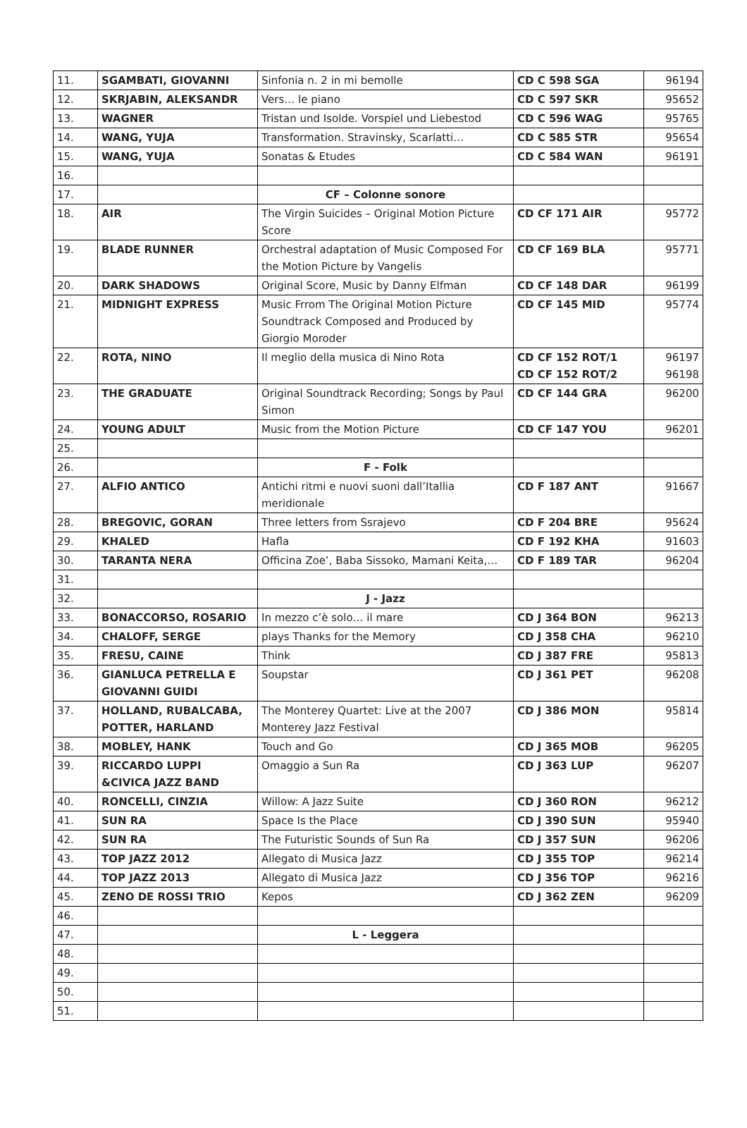| 11. | SGAMBATI, GIOVANNI | Sinfonia n. 2 in mi bemolle | CD C 598 SGA | 96194 |
| 12. | SKRJABIN, ALEKSANDR | Vers… le piano | CD C 597 SKR | 95652 |
| 13. | WAGNER | Tristan und Isolde. Vorspiel und Liebestod | CD C 596 WAG | 95765 |
| 14. | WANG, YUJA | Transformation. Stravinsky, Scarlatti… | CD C 585 STR | 95654 |
| 15. | WANG, YUJA | Sonatas & Etudes | CD C 584 WAN | 96191 |
| 16. | | | | |
| 17. | | CF – Colonne sonore | | |
| 18. | AIR | The Virgin Suicides – Original Motion Picture Score | CD CF 171 AIR | 95772 |
| 19. | BLADE RUNNER | Orchestral adaptation of Music Composed For the Motion Picture by Vangelis | CD CF 169 BLA | 95771 |
| 20. | DARK SHADOWS | Original Score, Music by Danny Elfman | CD CF 148 DAR | 96199 |
| 21. | MIDNIGHT EXPRESS | Music Frrom The Original Motion Picture Soundtrack Composed and Produced by Giorgio Moroder | CD CF 145 MID | 95774 |
| 22. | ROTA, NINO | Il meglio della musica di Nino Rota | CD CF 152 ROT/1 CD CF 152 ROT/2 | 96197 96198 |
| 23. | THE GRADUATE | Original Soundtrack Recording; Songs by Paul Simon | CD CF 144 GRA | 96200 |
| 24. | YOUNG ADULT | Music from the Motion Picture | CD CF 147 YOU | 96201 |
| 25. | | | | |
| 26. | | F - Folk | | |
| 27. | ALFIO ANTICO | Antichi ritmi e nuovi suoni dall’Itallia meridionale | CD F 187 ANT | 91667 |
| 28. | BREGOVIC, GORAN | Three letters from Ssrajevo | CD F 204 BRE | 95624 |
| 29. | KHALED | Hafla | CD F 192 KHA | 91603 |
| 30. | TARANTA NERA | Officina Zoe’, Baba Sissoko, Mamani Keita,… | CD F 189 TAR | 96204 |
| 31. | | | | |
| 32. | | J - Jazz | | |
| 33. | BONACCORSO, ROSARIO | In mezzo c’è solo… il mare | CD J 364 BON | 96213 |
| 34. | CHALOFF, SERGE | plays Thanks for the Memory | CD J 358 CHA | 96210 |
| 35. | FRESU, CAINE | Think | CD J 387 FRE | 95813 |
| 36. | GIANLUCA PETRELLA E GIOVANNI GUIDI | Soupstar | CD J 361 PET | 96208 |
| 37. | HOLLAND, RUBALCABA, POTTER, HARLAND | The Monterey Quartet: Live at the 2007 Monterey Jazz Festival | CD J 386 MON | 95814 |
| 38. | MOBLEY, HANK | Touch and Go | CD J 365 MOB | 96205 |
| 39. | RICCARDO LUPPI &CIVICA JAZZ BAND | Omaggio a Sun Ra | CD J 363 LUP | 96207 |
| 40. | RONCELLI, CINZIA | Willow: A Jazz Suite | CD J 360 RON | 96212 |
| 41. | SUN RA | Space Is the Place | CD J 390 SUN | 95940 |
| 42. | SUN RA | The Futuristic Sounds of Sun Ra | CD J 357 SUN | 96206 |
| 43. | TOP JAZZ 2012 | Allegato di Musica Jazz | CD J 355 TOP | 96214 |
| 44. | TOP JAZZ 2013 | Allegato di Musica Jazz | CD J 356 TOP | 96216 |
| 45. | ZENO DE ROSSI TRIO | Kepos | CD J 362 ZEN | 96209 |
| 46. | | | | |
| 47. | | L - Leggera | | |
| 48. | | | | |
| 49. | | | | |
| 50. | | | | |
| 51. | | | | |